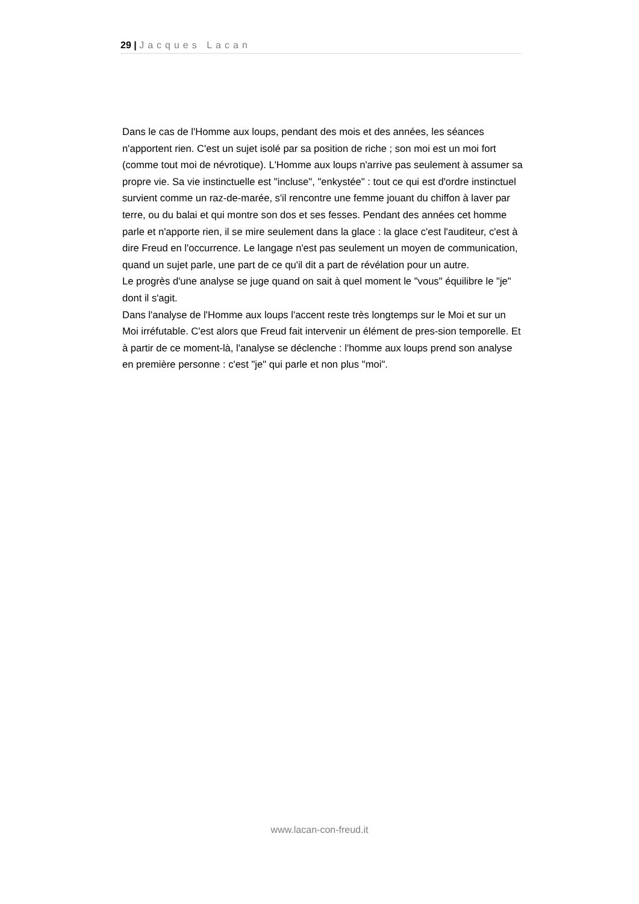29 | Jacques Lacan
Dans le cas de l'Homme aux loups, pendant des mois et des années, les séances n'apportent rien. C'est un sujet isolé par sa position de riche ; son moi est un moi fort (comme tout moi de névrotique). L'Homme aux loups n'arrive pas seulement à assumer sa propre vie. Sa vie instinctuelle est "incluse", "enkystée" : tout ce qui est d'ordre instinctuel survient comme un raz-de-marée, s'il rencontre une femme jouant du chiffon à laver par terre, ou du balai et qui montre son dos et ses fesses. Pendant des années cet homme parle et n'apporte rien, il se mire seulement dans la glace : la glace c'est l'auditeur, c'est à dire Freud en l'occurrence. Le langage n'est pas seulement un moyen de communication, quand un sujet parle, une part de ce qu'il dit a part de révélation pour un autre.
Le progrès d'une analyse se juge quand on sait à quel moment le "vous" équilibre le "je" dont il s'agit.
Dans l'analyse de l'Homme aux loups l'accent reste très longtemps sur le Moi et sur un Moi irréfutable. C'est alors que Freud fait intervenir un élément de pres-sion temporelle. Et à partir de ce moment-là, l'analyse se déclenche : l'homme aux loups prend son analyse en première personne : c'est "je" qui parle et non plus "moi".
www.lacan-con-freud.it